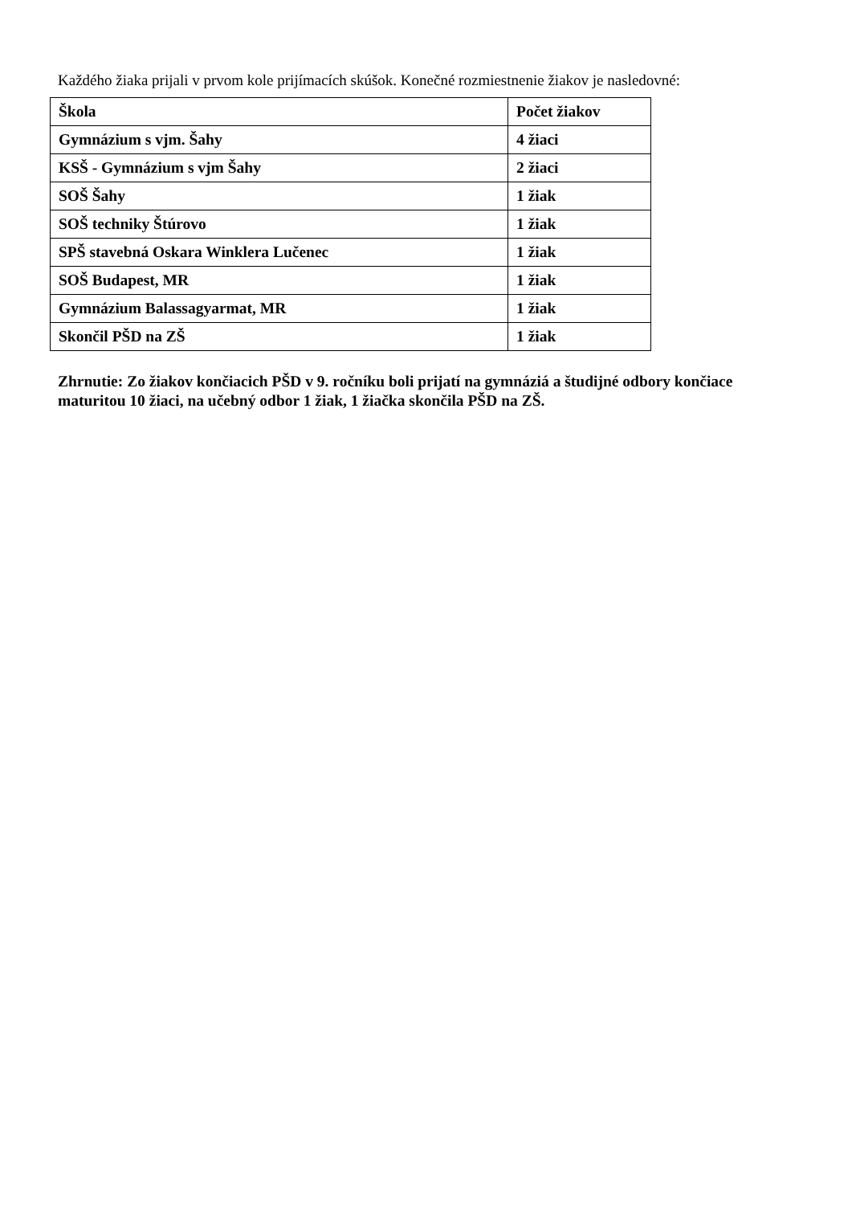Každého žiaka prijali v prvom kole prijímacích skúšok. Konečné rozmiestnenie žiakov je nasledovné:
| Škola | Počet žiakov |
| --- | --- |
| Gymnázium s vjm. Šahy | 4 žiaci |
| KSŠ - Gymnázium s vjm Šahy | 2 žiaci |
| SOŠ Šahy | 1 žiak |
| SOŠ techniky Štúrovo | 1 žiak |
| SPŠ stavebná Oskara Winklera Lučenec | 1 žiak |
| SOŠ Budapest, MR | 1 žiak |
| Gymnázium Balassagyarmat, MR | 1 žiak |
| Skončil PŠD na ZŠ | 1 žiak |
Zhrnutie: Zo žiakov končiacich PŠD v 9. ročníku boli prijatí na gymnáziá a študijné odbory končiace maturitou 10 žiaci, na učebný odbor 1 žiak, 1 žiačka skončila PŠD na ZŠ.